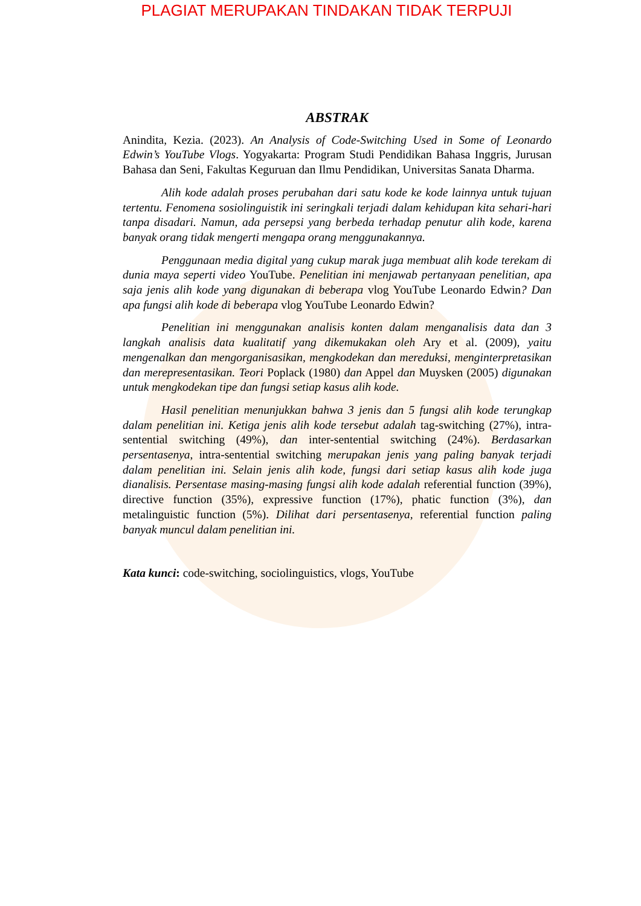PLAGIAT MERUPAKAN TINDAKAN TIDAK TERPUJI
ABSTRAK
Anindita, Kezia. (2023). An Analysis of Code-Switching Used in Some of Leonardo Edwin’s YouTube Vlogs. Yogyakarta: Program Studi Pendidikan Bahasa Inggris, Jurusan Bahasa dan Seni, Fakultas Keguruan dan Ilmu Pendidikan, Universitas Sanata Dharma.
Alih kode adalah proses perubahan dari satu kode ke kode lainnya untuk tujuan tertentu. Fenomena sosiolinguistik ini seringkali terjadi dalam kehidupan kita sehari-hari tanpa disadari. Namun, ada persepsi yang berbeda terhadap penutur alih kode, karena banyak orang tidak mengerti mengapa orang menggunakannya.
Penggunaan media digital yang cukup marak juga membuat alih kode terekam di dunia maya seperti video YouTube. Penelitian ini menjawab pertanyaan penelitian, apa saja jenis alih kode yang digunakan di beberapa vlog YouTube Leonardo Edwin? Dan apa fungsi alih kode di beberapa vlog YouTube Leonardo Edwin?
Penelitian ini menggunakan analisis konten dalam menganalisis data dan 3 langkah analisis data kualitatif yang dikemukakan oleh Ary et al. (2009), yaitu mengenalkan dan mengorganisasikan, mengkodekan dan mereduksi, menginterpretasikan dan merepresentasikan. Teori Poplack (1980) dan Appel dan Muysken (2005) digunakan untuk mengkodekan tipe dan fungsi setiap kasus alih kode.
Hasil penelitian menunjukkan bahwa 3 jenis dan 5 fungsi alih kode terungkap dalam penelitian ini. Ketiga jenis alih kode tersebut adalah tag-switching (27%), intra-sentential switching (49%), dan inter-sentential switching (24%). Berdasarkan persentasenya, intra-sentential switching merupakan jenis yang paling banyak terjadi dalam penelitian ini. Selain jenis alih kode, fungsi dari setiap kasus alih kode juga dianalisis. Persentase masing-masing fungsi alih kode adalah referential function (39%), directive function (35%), expressive function (17%), phatic function (3%), dan metalinguistic function (5%). Dilihat dari persentasenya, referential function paling banyak muncul dalam penelitian ini.
Kata kunci: code-switching, sociolinguistics, vlogs, YouTube